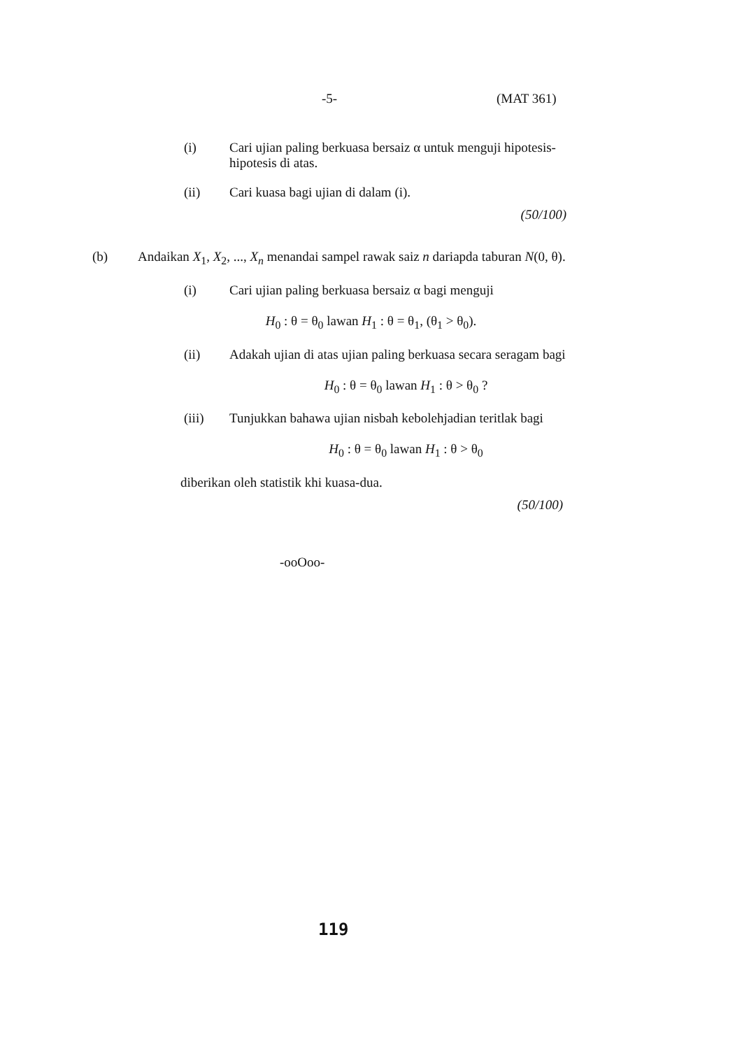-5- (MAT 361)
(i) Cari ujian paling berkuasa bersaiz α untuk menguji hipotesis-hipotesis di atas.
(ii) Cari kuasa bagi ujian di dalam (i).
(50/100)
(b) Andaikan X<sub>1</sub>, X<sub>2</sub>, ..., X<sub>n</sub> menandai sampel rawak saiz n dariapda taburan N(0, θ).
(i) Cari ujian paling berkuasa bersaiz α bagi menguji
H<sub>0</sub> : θ = θ<sub>0</sub> lawan H<sub>1</sub> : θ = θ<sub>1</sub>, (θ<sub>1</sub> > θ<sub>0</sub>).
(ii) Adakah ujian di atas ujian paling berkuasa secara seragam bagi
H<sub>0</sub> : θ = θ<sub>0</sub> lawan H<sub>1</sub> : θ > θ<sub>0</sub> ?
(iii) Tunjukkan bahawa ujian nisbah kebolehjadian teritlak bagi
H<sub>0</sub> : θ = θ<sub>0</sub> lawan H<sub>1</sub> : θ > θ<sub>0</sub>
diberikan oleh statistik khi kuasa-dua.
(50/100)
-ooOoo-
119